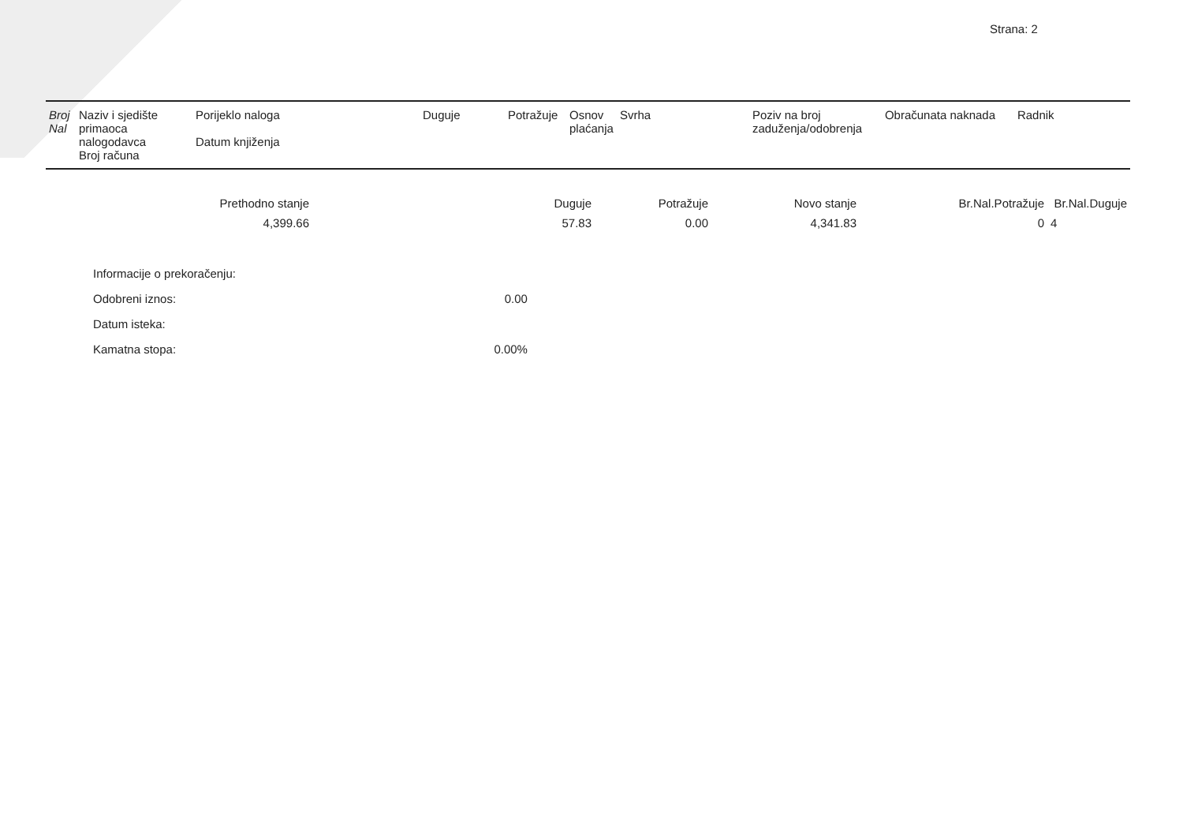Strana: 2
| Broj Nal | Naziv i sjedište primaoca nalogodavca Broj računa | Porijeklo naloga Datum knjiženja | Duguje | Potražuje | Osnov plaćanja | Svrha | Poziv na broj zaduženja/odobrenja | Obračunata naknada | Radnik |
| Prethodno stanje | Duguje | Potražuje | Novo stanje | Br.Nal.Potražuje | Br.Nal.Duguje |
| 4,399.66 | 57.83 | 0.00 | 4,341.83 | 0 | 4 |
| Informacije o prekoračenju: | |
| Odobreni iznos: | 0.00 |
| Datum isteka: | |
| Kamatna stopa: | 0.00% |